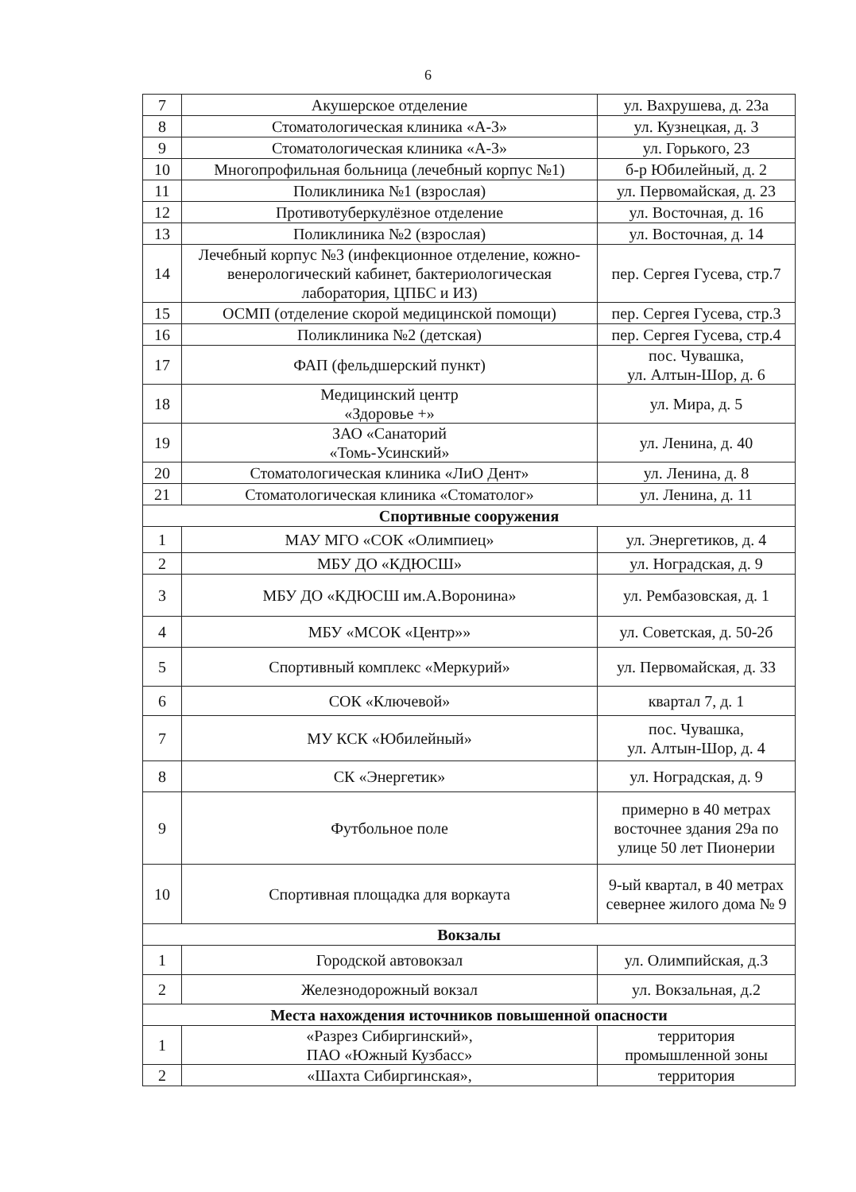6
| 7 | Акушерское отделение | ул. Вахрушева, д. 23а |
| 8 | Стоматологическая клиника «А-3» | ул. Кузнецкая, д. 3 |
| 9 | Стоматологическая клиника «А-3» | ул. Горького, 23 |
| 10 | Многопрофильная больница (лечебный корпус №1) | б-р Юбилейный, д. 2 |
| 11 | Поликлиника №1 (взрослая) | ул. Первомайская, д. 23 |
| 12 | Противотуберкулёзное отделение | ул. Восточная, д. 16 |
| 13 | Поликлиника №2 (взрослая) | ул. Восточная, д. 14 |
| 14 | Лечебный корпус №3 (инфекционное отделение, кожно-венерологический кабинет, бактериологическая лаборатория, ЦПБС и ИЗ) | пер. Сергея Гусева, стр.7 |
| 15 | ОСМП (отделение скорой медицинской помощи) | пер. Сергея Гусева, стр.3 |
| 16 | Поликлиника №2 (детская) | пер. Сергея Гусева, стр.4 |
| 17 | ФАП (фельдшерский пункт) | пос. Чувашка, ул. Алтын-Шор, д. 6 |
| 18 | Медицинский центр «Здоровье +» | ул. Мира, д. 5 |
| 19 | ЗАО «Санаторий «Томь-Усинский» | ул. Ленина, д. 40 |
| 20 | Стоматологическая клиника «ЛиО Дент» | ул. Ленина, д. 8 |
| 21 | Стоматологическая клиника «Стоматолог» | ул. Ленина, д. 11 |
| Спортивные сооружения | | |
| 1 | МАУ МГО «СОК «Олимпиец» | ул. Энергетиков, д. 4 |
| 2 | МБУ ДО «КДЮСШ» | ул. Ноградская, д. 9 |
| 3 | МБУ ДО «КДЮСШ им.А.Воронина» | ул. Рембазовская, д. 1 |
| 4 | МБУ «МСОК «Центр»» | ул. Советская, д. 50-2б |
| 5 | Спортивный комплекс «Меркурий» | ул. Первомайская, д. 33 |
| 6 | СОК «Ключевой» | квартал 7, д. 1 |
| 7 | МУ КСК «Юбилейный» | пос. Чувашка, ул. Алтын-Шор, д. 4 |
| 8 | СК «Энергетик» | ул. Ноградская, д. 9 |
| 9 | Футбольное поле | примерно в 40 метрах восточнее здания 29а по улице 50 лет Пионерии |
| 10 | Спортивная площадка для воркаута | 9-ый квартал, в 40 метрах севернее жилого дома № 9 |
| Вокзалы | | |
| 1 | Городской автовокзал | ул. Олимпийская, д.3 |
| 2 | Железнодорожный вокзал | ул. Вокзальная, д.2 |
| Места нахождения источников повышенной опасности | | |
| 1 | «Разрез Сибиргинский», ПАО «Южный Кузбасс» | территория промышленной зоны |
| 2 | «Шахта Сибиргинская», | территория |